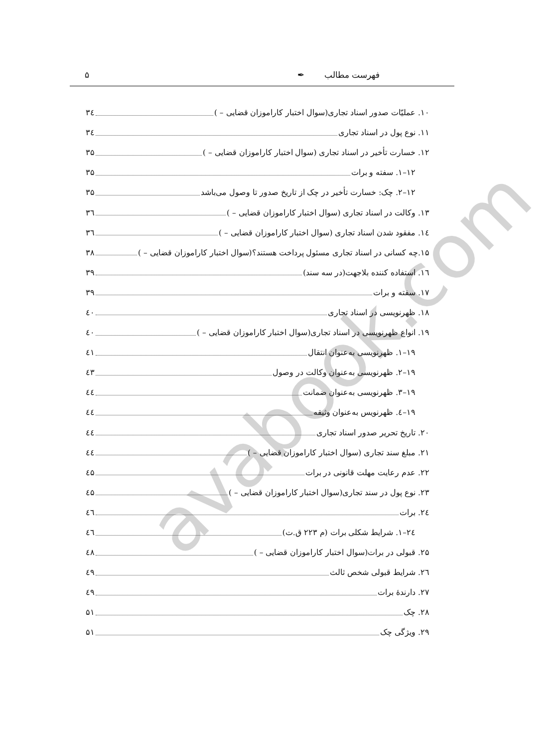avabook.com
فهرست مطالب ✒ ۵
۱۰. عملیّات صدور اسناد تجاری(سوال اختبار کاراموزان قضایی – ) ۳٤
۱۱. نوع پول در اسناد تجاری ۳٤
۱۲. خسارت تأخیر در اسناد تجاری (سوال اختبار کاراموزان قضایی – ) ۳۵
۱۲–۱. سفته و برات ۳۵
۱۲–۲. چک: خسارت تأخیر در چک از تاریخ صدور تا وصول می‌باشد ۳۵
۱۳. وکالت در اسناد تجاری (سوال اختبار کاراموزان قضایی – ) ۳٦
۱٤. مفقود شدن اسناد تجاری (سوال اختبار کاراموزان قضایی – ) ۳٦
۱۵.چه کسانی در اسناد تجاری مسئول پرداخت هستند؟(سوال اختبار کاراموزان قضایی – ) ۳۸
۱٦. استفاده کننده بلاجهت(در سه سند) ۳۹
۱۷. سفته و برات ۳۹
۱۸. ظهرنویسی در اسناد تجاری ٤۰
۱۹. انواع ظهرنویسی در اسناد تجاری(سوال اختبار کاراموزان قضایی – ) ٤۰
۱۹–۱. ظهرنویسی به‌عنوان انتقال ٤۱
۱۹–۲. ظهرنویسی به‌عنوان وکالت در وصول ٤۳
۱۹–۳. ظهرنویسی به‌عنوان ضمانت ٤٤
۱۹–٤. ظهرنویس به‌عنوان وثیقه ٤٤
۲۰. تاریخ تحریر صدور اسناد تجاری ٤٤
۲۱. مبلغ سند تجاری (سوال اختبار کاراموزان قضایی – ) ٤٤
۲۲. عدم رعایت مهلت قانونی در برات ٤۵
۲۳. نوع پول در سند تجاری(سوال اختبار کاراموزان قضایی – ) ٤۵
۲٤. برات ٤٦
۲٤–۱. شرایط شکلی برات (م ۲۲۳ ق.ت) ٤٦
۲۵. قبولی در برات(سوال اختبار کاراموزان قضایی – ) ٤۸
۲٦. شرایط قبولی شخص ثالث ٤۹
۲۷. دارندهٔ برات ٤۹
۲۸. چک ۵۱
۲۹. ویژگی چک ۵۱